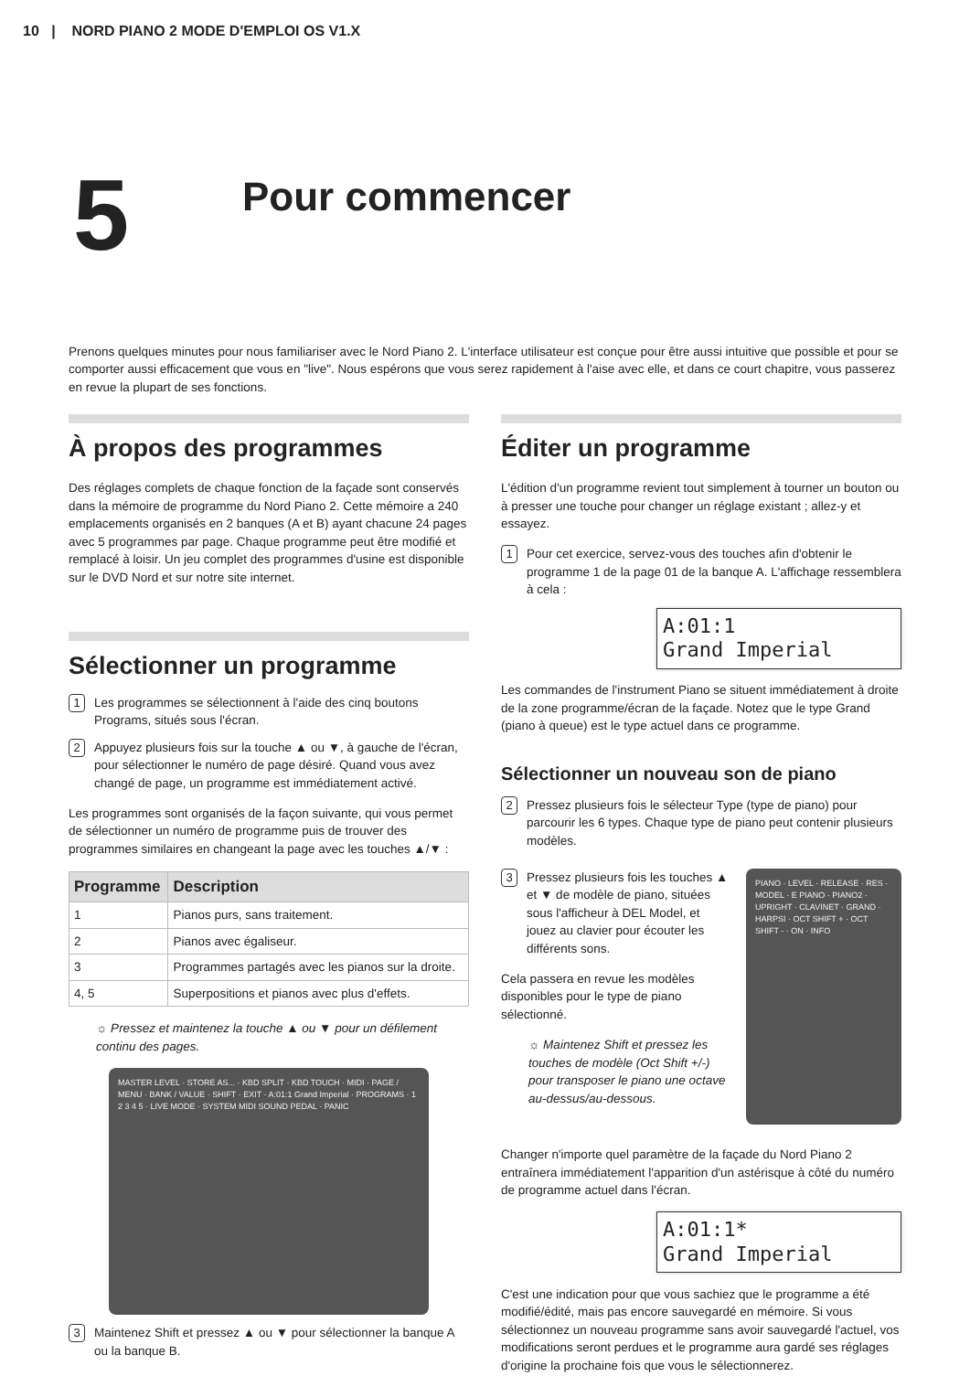10 | NORD PIANO 2 MODE D'EMPLOI OS V1.X
5
Pour commencer
Prenons quelques minutes pour nous familiariser avec le Nord Piano 2. L'interface utilisateur est conçue pour être aussi intuitive que possible et pour se comporter aussi efficacement que vous en "live". Nous espérons que vous serez rapidement à l'aise avec elle, et dans ce court chapitre, vous passerez en revue la plupart de ses fonctions.
À propos des programmes
Des réglages complets de chaque fonction de la façade sont conservés dans la mémoire de programme du Nord Piano 2. Cette mémoire a 240 emplacements organisés en 2 banques (A et B) ayant chacune 24 pages avec 5 programmes par page. Chaque programme peut être modifié et remplacé à loisir. Un jeu complet des programmes d'usine est disponible sur le DVD Nord et sur notre site internet.
Sélectionner un programme
1 Les programmes se sélectionnent à l'aide des cinq boutons Programs, situés sous l'écran.
2 Appuyez plusieurs fois sur la touche ▲ ou ▼, à gauche de l'écran, pour sélectionner le numéro de page désiré. Quand vous avez changé de page, un programme est immédiatement activé.
Les programmes sont organisés de la façon suivante, qui vous permet de sélectionner un numéro de programme puis de trouver des programmes similaires en changeant la page avec les touches ▲/▼ :
| Programme | Description |
| --- | --- |
| 1 | Pianos purs, sans traitement. |
| 2 | Pianos avec égaliseur. |
| 3 | Programmes partagés avec les pianos sur la droite. |
| 4, 5 | Superpositions et pianos avec plus d'effets. |
☼ Pressez et maintenez la touche ▲ ou ▼ pour un défilement continu des pages.
MASTER LEVEL · STORE AS... · KBD SPLIT · KBD TOUCH · MIDI · PAGE / MENU · BANK / VALUE · SHIFT · EXIT · A:01:1 Grand Imperial · PROGRAMS · 1 2 3 4 5 · LIVE MODE · SYSTEM MIDI SOUND PEDAL · PANIC
3 Maintenez Shift et pressez ▲ ou ▼ pour sélectionner la banque A ou la banque B.
Éditer un programme
L'édition d'un programme revient tout simplement à tourner un bouton ou à presser une touche pour changer un réglage existant ; allez-y et essayez.
1 Pour cet exercice, servez-vous des touches afin d'obtenir le programme 1 de la page 01 de la banque A. L'affichage ressemblera à cela :
A:01:1
Grand Imperial
Les commandes de l'instrument Piano se situent immédiatement à droite de la zone programme/écran de la façade. Notez que le type Grand (piano à queue) est le type actuel dans ce programme.
Sélectionner un nouveau son de piano
2 Pressez plusieurs fois le sélecteur Type (type de piano) pour parcourir les 6 types. Chaque type de piano peut contenir plusieurs modèles.
3 Pressez plusieurs fois les touches ▲ et ▼ de modèle de piano, situées sous l'afficheur à DEL Model, et jouez au clavier pour écouter les différents sons.
Cela passera en revue les modèles disponibles pour le type de piano sélectionné.
☼ Maintenez Shift et pressez les touches de modèle (Oct Shift +/-) pour transposer le piano une octave au-dessus/au-dessous.
PIANO · LEVEL · RELEASE · RES · MODEL · E PIANO · PIANO2 · UPRIGHT · CLAVINET · GRAND · HARPSI · OCT SHIFT + · OCT SHIFT - · ON · INFO
Changer n'importe quel paramètre de la façade du Nord Piano 2 entraînera immédiatement l'apparition d'un astérisque à côté du numéro de programme actuel dans l'écran.
A:01:1*
Grand Imperial
C'est une indication pour que vous sachiez que le programme a été modifié/édité, mais pas encore sauvegardé en mémoire. Si vous sélectionnez un nouveau programme sans avoir sauvegardé l'actuel, vos modifications seront perdues et le programme aura gardé ses réglages d'origine la prochaine fois que vous le sélectionnerez.